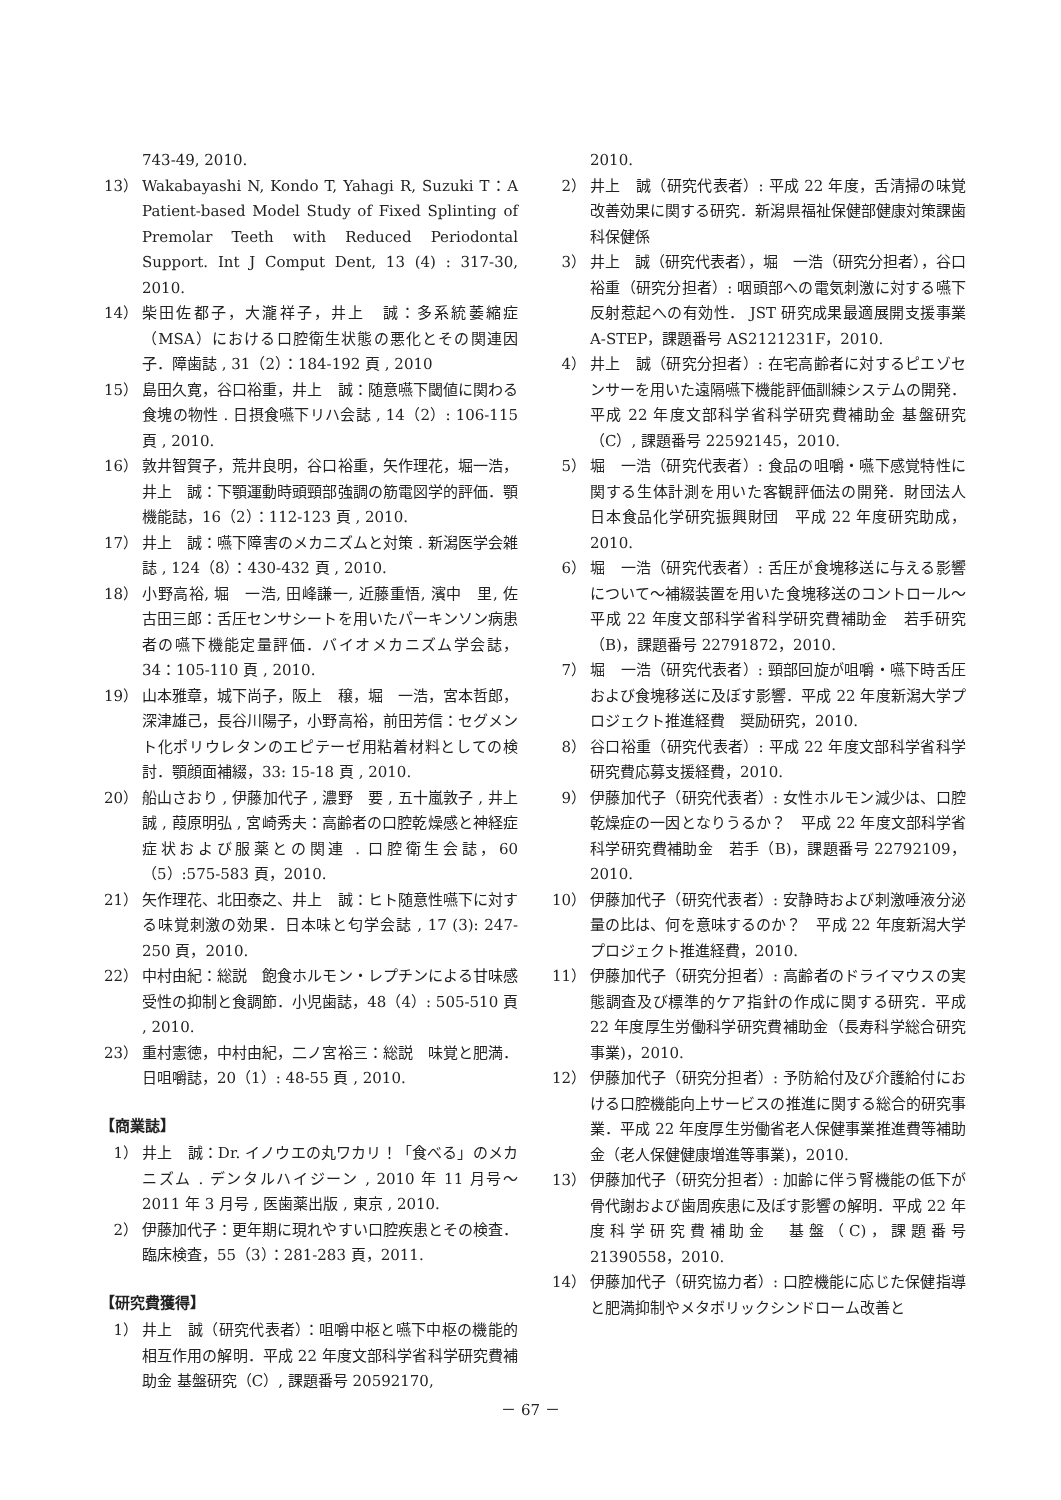743-49, 2010.
13） Wakabayashi N, Kondo T, Yahagi R, Suzuki T：A Patient-based Model Study of Fixed Splinting of Premolar Teeth with Reduced Periodontal Support. Int J Comput Dent, 13 (4) : 317-30, 2010.
14） 柴田佐都子，大瀧祥子，井上　誠：多系統萎縮症（MSA）における口腔衛生状態の悪化とその関連因子．障歯誌 , 31（2）：184-192 頁 , 2010
15） 島田久寛，谷口裕重，井上　誠：随意嚥下閾値に関わる食塊の物性 . 日摂食嚥下リハ会誌 , 14（2）: 106-115 頁 , 2010.
16） 敦井智賀子，荒井良明，谷口裕重，矢作理花，堀一浩，井上　誠：下顎運動時頭頸部強調の筋電図学的評価．顎機能誌，16（2）：112-123 頁 , 2010.
17） 井上　誠：嚥下障害のメカニズムと対策 . 新潟医学会雑誌 , 124（8）：430-432 頁 , 2010.
18） 小野高裕, 堀　一浩, 田峰謙一, 近藤重悟, 濱中　里, 佐古田三郎：舌圧センサシートを用いたパーキンソン病患者の嚥下機能定量評価．バイオメカニズム学会誌，34：105-110 頁 , 2010.
19） 山本雅章，城下尚子，阪上　穣，堀　一浩，宮本哲郎，深津雄己，長谷川陽子，小野高裕，前田芳信：セグメント化ポリウレタンのエピテーゼ用粘着材料としての検討．顎顔面補綴，33: 15-18 頁 , 2010.
20） 船山さおり , 伊藤加代子 , 濃野　要 , 五十嵐敦子 , 井上　誠 , 葭原明弘 , 宮崎秀夫：高齢者の口腔乾燥感と神経症症状および服薬との関連 . 口腔衛生会誌，60（5）:575-583 頁，2010.
21） 矢作理花、北田泰之、井上　誠：ヒト随意性嚥下に対する味覚刺激の効果．日本味と匂学会誌 , 17 (3): 247-250 頁，2010.
22） 中村由紀：総説　飽食ホルモン・レプチンによる甘味感受性の抑制と食調節．小児歯誌，48（4）: 505-510 頁 , 2010.
23） 重村憲徳，中村由紀，二ノ宮裕三：総説　味覚と肥満．日咀嚼誌，20（1）: 48-55 頁 , 2010.
【商業誌】
1） 井上　誠：Dr. イノウエの丸ワカリ！「食べる」のメカニズム . デンタルハイジーン , 2010 年 11 月号～ 2011 年 3 月号 , 医歯薬出版 , 東京 , 2010.
2） 伊藤加代子：更年期に現れやすい口腔疾患とその検査．臨床検査，55（3）：281-283 頁，2011.
【研究費獲得】
1） 井上　誠（研究代表者）：咀嚼中枢と嚥下中枢の機能的相互作用の解明．平成 22 年度文部科学省科学研究費補助金 基盤研究（C）, 課題番号 20592170,
2010.
2） 井上　誠（研究代表者）: 平成 22 年度，舌清掃の味覚改善効果に関する研究．新潟県福祉保健部健康対策課歯科保健係
3） 井上　誠（研究代表者），堀　一浩（研究分担者），谷口裕重（研究分担者）: 咽頭部への電気刺激に対する嚥下反射惹起への有効性． JST 研究成果最適展開支援事業 A-STEP，課題番号 AS2121231F，2010.
4） 井上　誠（研究分担者）: 在宅高齢者に対するピエゾセンサーを用いた遠隔嚥下機能評価訓練システムの開発．平成 22 年度文部科学省科学研究費補助金 基盤研究（C）, 課題番号 22592145，2010.
5） 堀　一浩（研究代表者）: 食品の咀嚼・嚥下感覚特性に関する生体計測を用いた客観評価法の開発．財団法人 日本食品化学研究振興財団　平成 22 年度研究助成，2010.
6） 堀　一浩（研究代表者）: 舌圧が食塊移送に与える影響について～補綴装置を用いた食塊移送のコントロール～　平成 22 年度文部科学省科学研究費補助金　若手研究（B)，課題番号 22791872，2010.
7） 堀　一浩（研究代表者）: 頸部回旋が咀嚼・嚥下時舌圧および食塊移送に及ぼす影響．平成 22 年度新潟大学プロジェクト推進経費　奨励研究，2010.
8） 谷口裕重（研究代表者）: 平成 22 年度文部科学省科学研究費応募支援経費，2010.
9） 伊藤加代子（研究代表者）: 女性ホルモン減少は、口腔乾燥症の一因となりうるか？　平成 22 年度文部科学省科学研究費補助金　若手（B)，課題番号 22792109，2010.
10） 伊藤加代子（研究代表者）: 安静時および刺激唾液分泌量の比は、何を意味するのか？　平成 22 年度新潟大学プロジェクト推進経費，2010.
11） 伊藤加代子（研究分担者）: 高齢者のドライマウスの実態調査及び標準的ケア指針の作成に関する研究．平成 22 年度厚生労働科学研究費補助金（長寿科学総合研究事業)，2010.
12） 伊藤加代子（研究分担者）: 予防給付及び介護給付における口腔機能向上サービスの推進に関する総合的研究事業．平成 22 年度厚生労働省老人保健事業推進費等補助金（老人保健健康増進等事業)，2010.
13） 伊藤加代子（研究分担者）: 加齢に伴う腎機能の低下が骨代謝および歯周疾患に及ぼす影響の解明．平成 22 年度科学研究費補助金　基盤（C)，課題番号 21390558，2010.
14） 伊藤加代子（研究協力者）: 口腔機能に応じた保健指導と肥満抑制やメタボリックシンドローム改善と
－ 67 －